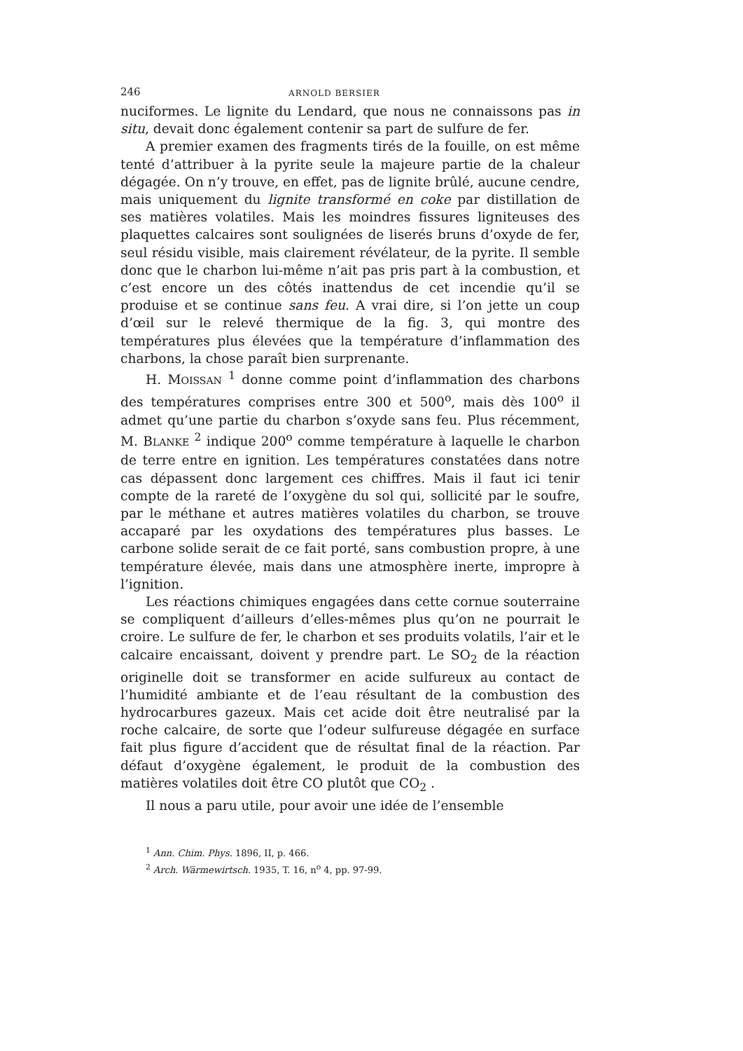246 ARNOLD BERSIER
nuciformes. Le lignite du Lendard, que nous ne connaissons pas in situ, devait donc également contenir sa part de sulfure de fer.
A premier examen des fragments tirés de la fouille, on est même tenté d’attribuer à la pyrite seule la majeure partie de la chaleur dégagée. On n’y trouve, en effet, pas de lignite brûlé, aucune cendre, mais uniquement du lignite transformé en coke par distillation de ses matières volatiles. Mais les moindres fissures ligniteuses des plaquettes calcaires sont soulignées de liserés bruns d’oxyde de fer, seul résidu visible, mais clairement révélateur, de la pyrite. Il semble donc que le charbon lui-même n’ait pas pris part à la combustion, et c’est encore un des côtés inattendus de cet incendie qu’il se produise et se continue sans feu. A vrai dire, si l’on jette un coup d’œil sur le relevé thermique de la fig. 3, qui montre des températures plus élevées que la température d’inflammation des charbons, la chose paraît bien surprenante.
H. MOISSAN <sup>1</sup> donne comme point d’inflammation des charbons des températures comprises entre 300 et 500<sup>o</sup>, mais dès 100<sup>o</sup> il admet qu’une partie du charbon s’oxyde sans feu. Plus récemment, M. BLANKE <sup>2</sup> indique 200<sup>o</sup> comme température à laquelle le charbon de terre entre en ignition. Les températures constatées dans notre cas dépassent donc largement ces chiffres. Mais il faut ici tenir compte de la rareté de l’oxygène du sol qui, sollicité par le soufre, par le méthane et autres matières volatiles du charbon, se trouve accaparé par les oxydations des températures plus basses. Le carbone solide serait de ce fait porté, sans combustion propre, à une température élevée, mais dans une atmosphère inerte, impropre à l’ignition.
Les réactions chimiques engagées dans cette cornue souterraine se compliquent d’ailleurs d’elles-mêmes plus qu’on ne pourrait le croire. Le sulfure de fer, le charbon et ses produits volatils, l’air et le calcaire encaissant, doivent y prendre part. Le SO<sub>2</sub> de la réaction originelle doit se transformer en acide sulfureux au contact de l’humidité ambiante et de l’eau résultant de la combustion des hydrocarbures gazeux. Mais cet acide doit être neutralisé par la roche calcaire, de sorte que l’odeur sulfureuse dégagée en surface fait plus figure d’accident que de résultat final de la réaction. Par défaut d’oxygène également, le produit de la combustion des matières volatiles doit être CO plutôt que CO<sub>2</sub> .
Il nous a paru utile, pour avoir une idée de l’ensemble
<sup>1</sup> Ann. Chim. Phys. 1896, II, p. 466.
<sup>2</sup> Arch. Wärmewirtsch. 1935, T. 16, n<sup>o</sup> 4, pp. 97-99.